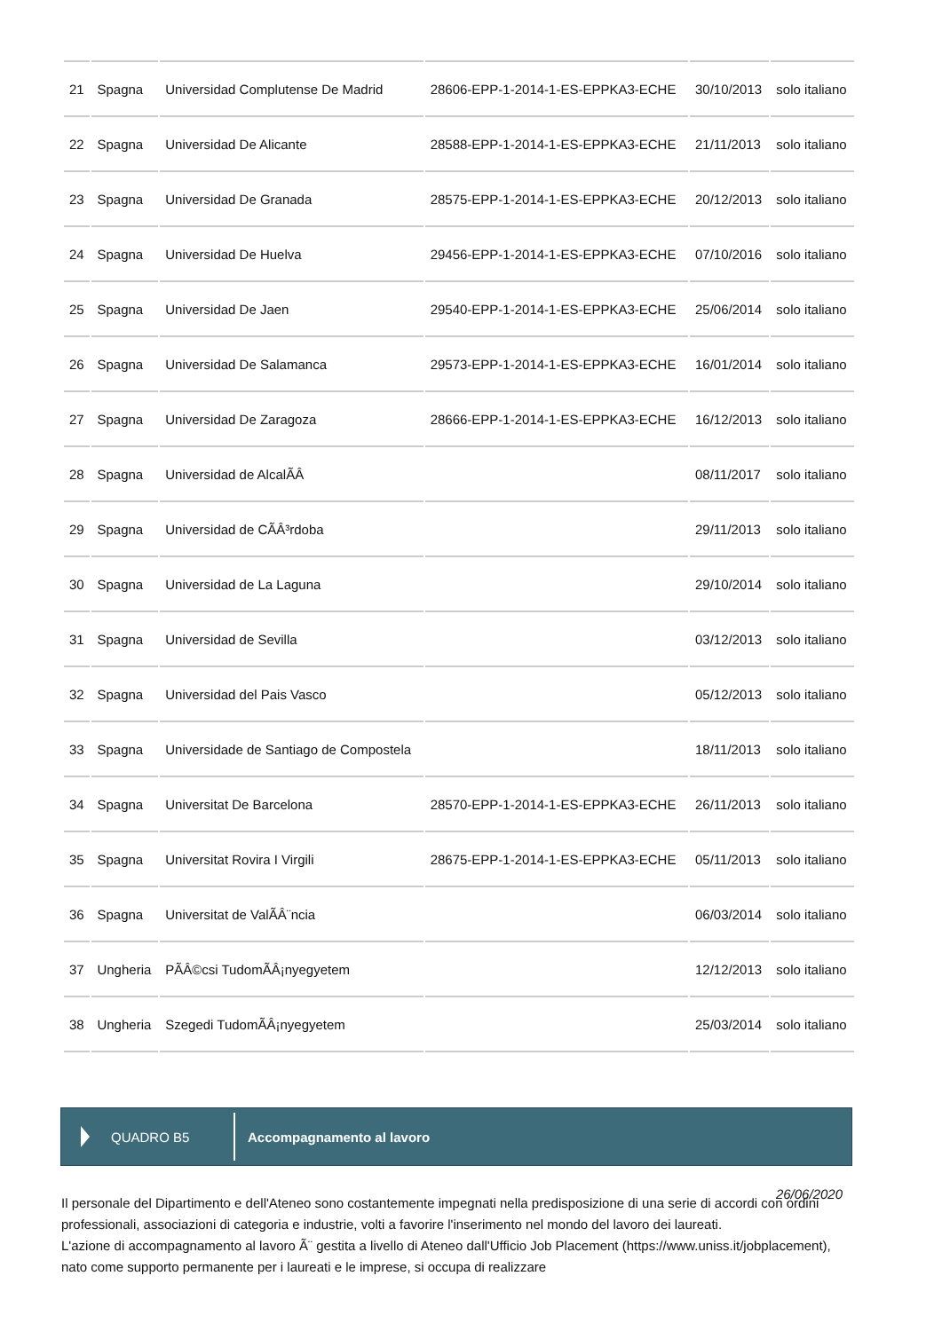| 21 | Spagna | Universidad Complutense De Madrid | 28606-EPP-1-2014-1-ES-EPPKA3-ECHE | 30/10/2013 | solo italiano |
| 22 | Spagna | Universidad De Alicante | 28588-EPP-1-2014-1-ES-EPPKA3-ECHE | 21/11/2013 | solo italiano |
| 23 | Spagna | Universidad De Granada | 28575-EPP-1-2014-1-ES-EPPKA3-ECHE | 20/12/2013 | solo italiano |
| 24 | Spagna | Universidad De Huelva | 29456-EPP-1-2014-1-ES-EPPKA3-ECHE | 07/10/2016 | solo italiano |
| 25 | Spagna | Universidad De Jaen | 29540-EPP-1-2014-1-ES-EPPKA3-ECHE | 25/06/2014 | solo italiano |
| 26 | Spagna | Universidad De Salamanca | 29573-EPP-1-2014-1-ES-EPPKA3-ECHE | 16/01/2014 | solo italiano |
| 27 | Spagna | Universidad De Zaragoza | 28666-EPP-1-2014-1-ES-EPPKA3-ECHE | 16/12/2013 | solo italiano |
| 28 | Spagna | Universidad de AlcalÃÂ | | 08/11/2017 | solo italiano |
| 29 | Spagna | Universidad de CÃÂ³rdoba | | 29/11/2013 | solo italiano |
| 30 | Spagna | Universidad de La Laguna | | 29/10/2014 | solo italiano |
| 31 | Spagna | Universidad de Sevilla | | 03/12/2013 | solo italiano |
| 32 | Spagna | Universidad del Pais Vasco | | 05/12/2013 | solo italiano |
| 33 | Spagna | Universidade de Santiago de Compostela | | 18/11/2013 | solo italiano |
| 34 | Spagna | Universitat De Barcelona | 28570-EPP-1-2014-1-ES-EPPKA3-ECHE | 26/11/2013 | solo italiano |
| 35 | Spagna | Universitat Rovira I Virgili | 28675-EPP-1-2014-1-ES-EPPKA3-ECHE | 05/11/2013 | solo italiano |
| 36 | Spagna | Universitat de ValÃÂ¨ncia | | 06/03/2014 | solo italiano |
| 37 | Ungheria | PÃÂ©csi TudomÃÂ¡nyegyetem | | 12/12/2013 | solo italiano |
| 38 | Ungheria | Szegedi TudomÃÂ¡nyegyetem | | 25/03/2014 | solo italiano |
QUADRO B5
Accompagnamento al lavoro
26/06/2020
Il personale del Dipartimento e dell'Ateneo sono costantemente impegnati nella predisposizione di una serie di accordi con ordini professionali, associazioni di categoria e industrie, volti a favorire l'inserimento nel mondo del lavoro dei laureati.
L'azione di accompagnamento al lavoro Ã¨ gestita a livello di Ateneo dall'Ufficio Job Placement (https://www.uniss.it/jobplacement), nato come supporto permanente per i laureati e le imprese, si occupa di realizzare